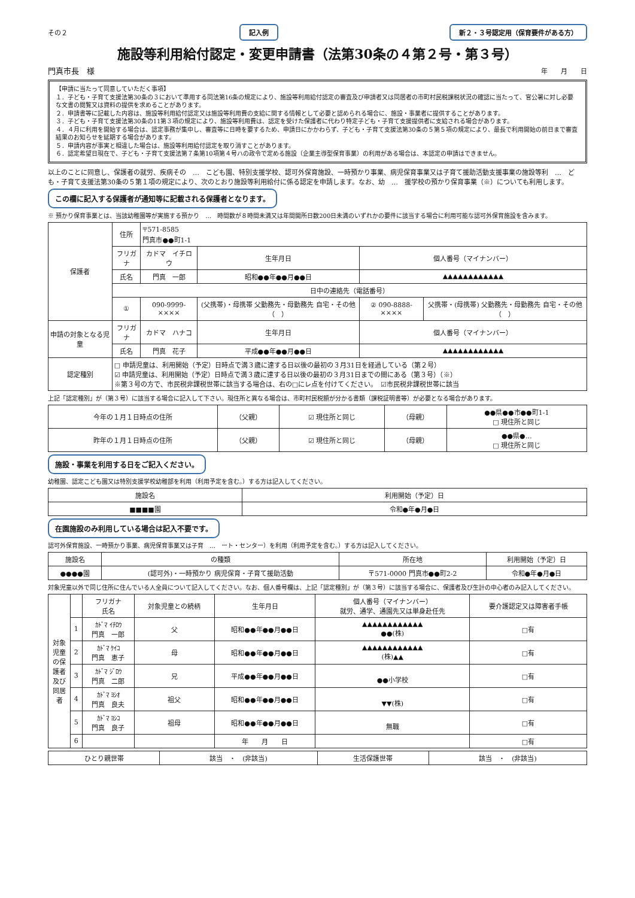その２ 記入例 新２・３号認定用（保育要件がある方）
施設等利用給付認定・変更申請書（法第30条の４第２号・第３号）
門真市長　様 年　　月　　日
【申請に当たって同意していただく事項】
１．子ども・子育て支援法第30条の３において準用する同法第16条の規定により、施設等利用給付認定の審査及び申請者又は同居者の市町村民税課税状況の確認に当たって、官公署に対し必要な文書の閲覧又は資料の提供を求めることがあります。
２．申請書等に記載した内容は、施設等利用給付認定又は施設等利用費の支給に関する情報として必要と認められる場合に、施設・事業者に提供することがあります。
３．子ども・子育て支援法第30条の11第３項の規定により、施設等利用費は、認定を受けた保護者に代わり特定子ども・子育て支援提供者に支給される場合があります。
４．４月に利用を開始する場合は、認定事務が集中し、審査等に日時を要するため、申請日にかかわらず、子ども・子育て支援法第30条の５第５項の規定により、最長で利用開始の前日まで審査結果のお知らせを延期する場合があります。
５．申請内容が事実と相違した場合は、施設等利用給付認定を取り消すことがあります。
６．認定希望日現在で、子ども・子育て支援法第７条第10項第４号ハの政令で定める施設（企業主導型保育事業）の利用がある場合は、本認定の申請はできません。
以上のことに同意し、保護者の就労、疾病その　…　こども園、特別支援学校、認可外保育施設、一時預かり事業、病児保育事業又は子育て援助活動支援事業の施設等利　…　ども・子育て支援法第30条の５第１項の規定により、次のとおり施設等利用給付に係る認定を申請します。なお、幼　…　援学校の預かり保育事業（※）についても利用します。
この欄に記入する保護者が通知等に記載される保護者となります。
※ 預かり保育事業とは、当該幼稚園等が実施する預かり　…　時間数が８時間未満又は年間開所日数200日未満のいずれかの要件に該当する場合に利用可能な認可外保育施設を含みます。
| 保護者 | 住所 | 〒571-8585 門真市●●町1-1 | | | |
| | フリガナ | カドマ イチロウ | 生年月日 | 個人番号（マイナンバー） | |
| | 氏名 | 門真 一郎 | 昭和●●年●●月●●日 | ▲▲▲▲▲▲▲▲▲▲▲▲ | |
| | 日中の連絡先（電話番号） | | | | |
| | ① | 090-9999-×××× | (父携帯)・母携帯 父勤務先・母勤務先 自宅・その他（ ） | ② 090-8888-×××× | 父携帯・(母携帯) 父勤務先・母勤務先 自宅・その他（ ） |
| 申請の対象となる児童 | フリガナ | カドマ ハナコ | 生年月日 | 個人番号（マイナンバー） | |
| | 氏名 | 門真 花子 | 平成●●年●●月●●日 | ▲▲▲▲▲▲▲▲▲▲▲▲ | |
| 認定種別 | □ 申請児童は、利用開始（予定）日時点で満３歳に達する日以後の最初の３月31日を経過している（第２号） ☑ 申請児童は、利用開始（予定）日時点で満３歳に達する日以後の最初の３月31日までの間にある（第３号）（※） ※第３号の方で、市民税非課税世帯に該当する場合は、右の□にレ点を付けてください。 ☑市民税非課税世帯に該当 | | | | |
上記「認定種別」が（第３号）に該当する場合に記入して下さい。現住所と異なる場合は、市町村民税額が分かる書類（課税証明書等）が必要となる場合があります。
| 今年の１月１日時点の住所 | （父親） | ☑ 現住所と同じ | （母親） | ●●県●●市●●町1-1 □ 現住所と同じ |
| 昨年の１月１日時点の住所 | （父親） | ☑ 現住所と同じ | （母親） | ●●県●… □ 現住所と同じ |
施設・事業を利用する日をご記入ください。
幼稚園、認定こども園又は特別支援学校幼稚部を利用（利用予定を含む。）する方は記入してください。
| 施設名 | 利用開始（予定）日 |
| ■■■■園 | 令和●年●月●日 |
在園施設のみ利用している場合は記入不要です。
認可外保育施設、一時預かり事業、病児保育事業又は子育　…　ート・センター）を利用（利用予定を含む。）する方は記入してください。
| 施設名 | の種類 | 所在地 | 利用開始（予定）日 |
| ●●●●園 | (認可外)・一時預かり 病児保育・子育て援助活動 | 〒571-0000 門真市●●町2-2 | 令和●年●月●日 |
対象児童以外で同じ住所に住んでいる人全員について記入してください。なお、個人番号欄は、上記「認定種別」が（第３号）に該当する場合に、保護者及び生計の中心者のみ記入してください。
| 対象児童の保護者及び同居者 | | フリガナ 氏名 | 対象児童との続柄 | 生年月日 | 個人番号（マイナンバー） 就労、通学、通園先又は単身赴任先 | 要介護認定又は障害者手帳 |
| | 1 | ｶﾄﾞﾏ ｲﾁﾛｳ 門真 一郎 | 父 | 昭和●●年●●月●●日 | ▲▲▲▲▲▲▲▲▲▲▲▲ ●●(株) | □有 |
| | 2 | ｶﾄﾞﾏ ｹｲｺ 門真 恵子 | 母 | 昭和●●年●●月●●日 | ▲▲▲▲▲▲▲▲▲▲▲▲ (株)▲▲ | □有 |
| | 3 | ｶﾄﾞﾏ ｼﾞﾛｳ 門真 二郎 | 兄 | 平成●●年●●月●●日 | ●●小学校 | □有 |
| | 4 | ｶﾄﾞﾏ ﾖｼｵ 門真 良夫 | 祖父 | 昭和●●年●●月●●日 | ▼▼(株) | □有 |
| | 5 | ｶﾄﾞﾏ ﾖｼｺ 門真 良子 | 祖母 | 昭和●●年●●月●●日 | 無職 | □有 |
| | 6 | | | 年 月 日 | | □有 |
| ひとり親世帯 | 該当 ・ (非該当) | 生活保護世帯 | 該当 ・ (非該当) |